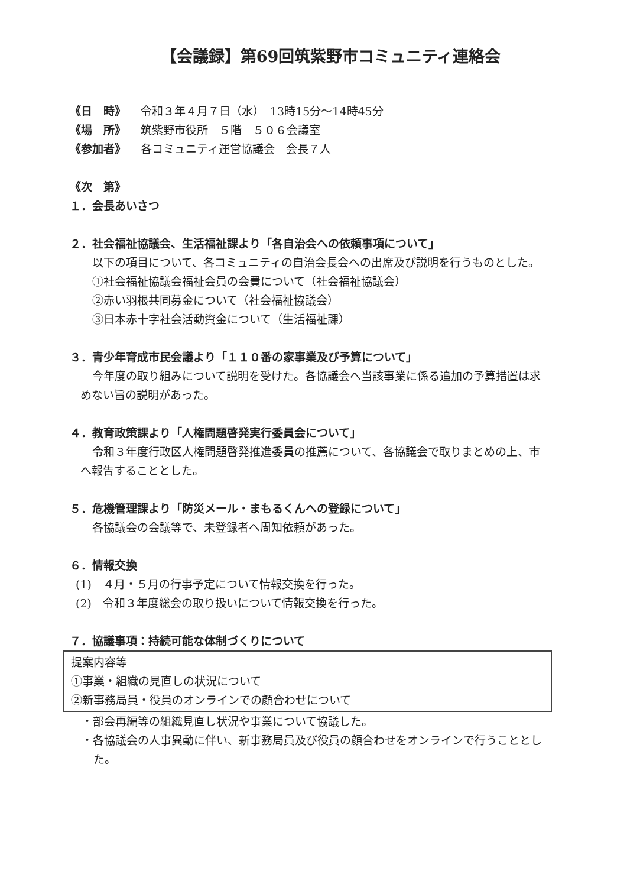【会議録】第69回筑紫野市コミュニティ連絡会
《日　時》 令和３年４月７日（水）　13時15分～14時45分
《場　所》 筑紫野市役所　５階　５０６会議室
《参加者》 各コミュニティ運営協議会　会長７人
《次　第》
１．会長あいさつ
２．社会福祉協議会、生活福祉課より「各自治会への依頼事項について」
以下の項目について、各コミュニティの自治会長会への出席及び説明を行うものとした。
①社会福祉協議会福祉会員の会費について（社会福祉協議会）
②赤い羽根共同募金について（社会福祉協議会）
③日本赤十字社会活動資金について（生活福祉課）
３．青少年育成市民会議より「１１０番の家事業及び予算について」
今年度の取り組みについて説明を受けた。各協議会へ当該事業に係る追加の予算措置は求めない旨の説明があった。
４．教育政策課より「人権問題啓発実行委員会について」
令和３年度行政区人権問題啓発推進委員の推薦について、各協議会で取りまとめの上、市へ報告することとした。
５．危機管理課より「防災メール・まもるくんへの登録について」
各協議会の会議等で、未登録者へ周知依頼があった。
６．情報交換
(1)　４月・５月の行事予定について情報交換を行った。
(2)　令和３年度総会の取り扱いについて情報交換を行った。
７．協議事項：持続可能な体制づくりについて
提案内容等
①事業・組織の見直しの状況について
②新事務局員・役員のオンラインでの顔合わせについて
・部会再編等の組織見直し状況や事業について協議した。
・各協議会の人事異動に伴い、新事務局員及び役員の顔合わせをオンラインで行うこととした。